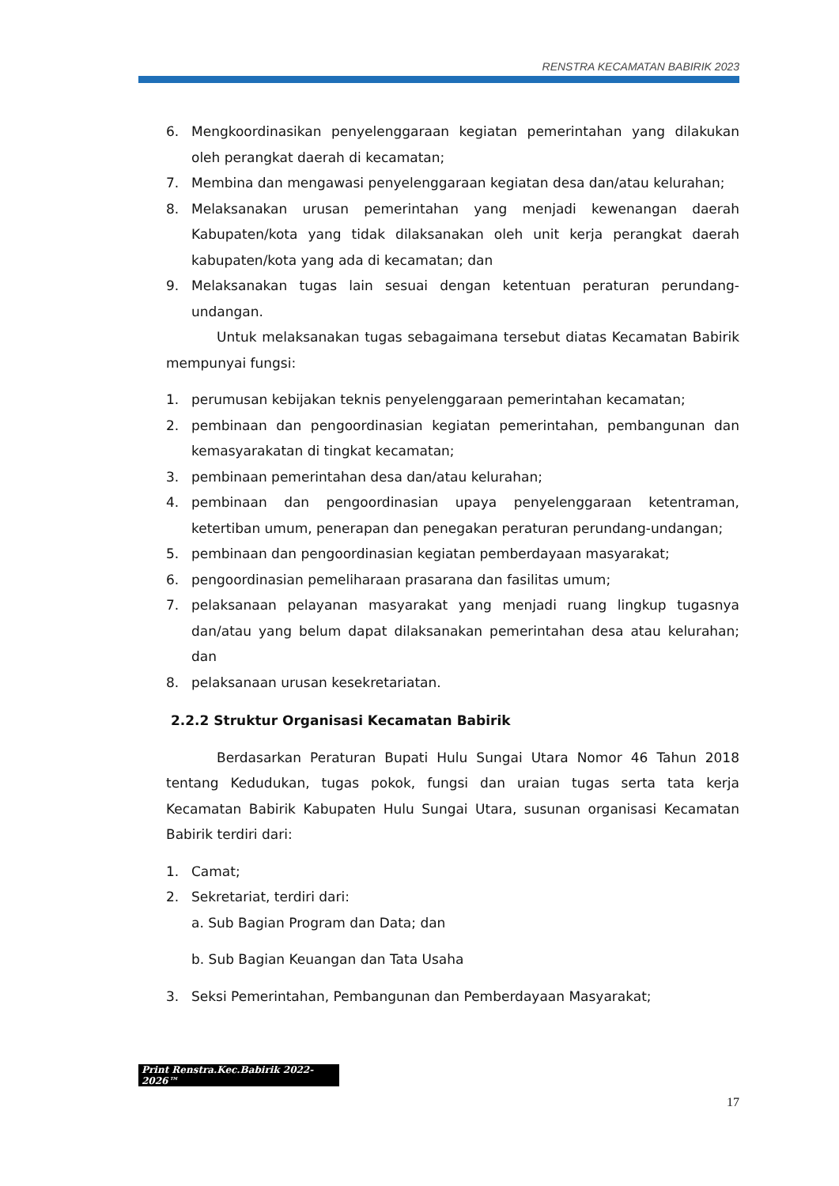RENSTRA KECAMATAN BABIRIK 2023
6. Mengkoordinasikan penyelenggaraan kegiatan pemerintahan yang dilakukan oleh perangkat daerah di kecamatan;
7. Membina dan mengawasi penyelenggaraan kegiatan desa dan/atau kelurahan;
8. Melaksanakan urusan pemerintahan yang menjadi kewenangan daerah Kabupaten/kota yang tidak dilaksanakan oleh unit kerja perangkat daerah kabupaten/kota yang ada di kecamatan; dan
9. Melaksanakan tugas lain sesuai dengan ketentuan peraturan perundang-undangan.
Untuk melaksanakan tugas sebagaimana tersebut diatas Kecamatan Babirik mempunyai fungsi:
1. perumusan kebijakan teknis penyelenggaraan pemerintahan kecamatan;
2. pembinaan dan pengoordinasian kegiatan pemerintahan, pembangunan dan kemasyarakatan di tingkat kecamatan;
3. pembinaan pemerintahan desa dan/atau kelurahan;
4. pembinaan dan pengoordinasian upaya penyelenggaraan ketentraman, ketertiban umum, penerapan dan penegakan peraturan perundang-undangan;
5. pembinaan dan pengoordinasian kegiatan pemberdayaan masyarakat;
6. pengoordinasian pemeliharaan prasarana dan fasilitas umum;
7. pelaksanaan pelayanan masyarakat yang menjadi ruang lingkup tugasnya dan/atau yang belum dapat dilaksanakan pemerintahan desa atau kelurahan; dan
8. pelaksanaan urusan kesekretariatan.
2.2.2 Struktur Organisasi Kecamatan Babirik
Berdasarkan Peraturan Bupati Hulu Sungai Utara Nomor 46 Tahun 2018 tentang Kedudukan, tugas pokok, fungsi dan uraian tugas serta tata kerja Kecamatan Babirik Kabupaten Hulu Sungai Utara, susunan organisasi Kecamatan Babirik terdiri dari:
1. Camat;
2. Sekretariat, terdiri dari:
a. Sub Bagian Program dan Data; dan
b. Sub Bagian Keuangan dan Tata Usaha
3. Seksi Pemerintahan, Pembangunan dan Pemberdayaan Masyarakat;
Print Renstra.Kec.Babirik 2022-2026™
17